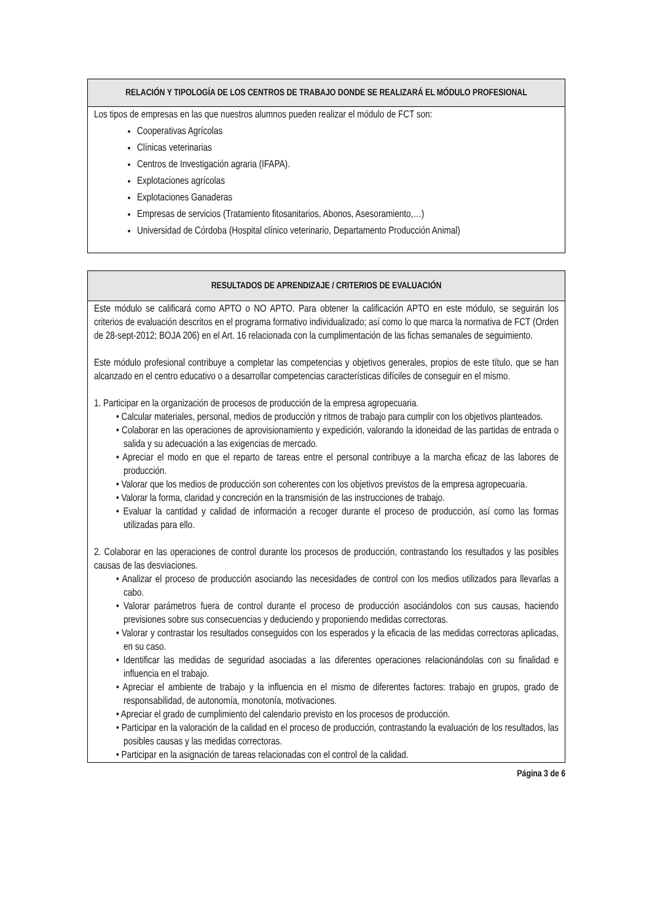| RELACIÓN Y TIPOLOGÍA DE LOS CENTROS DE TRABAJO DONDE SE REALIZARÁ EL MÓDULO PROFESIONAL |
| --- |
| Los tipos de empresas en las que nuestros alumnos pueden realizar el módulo de FCT son: Cooperativas Agrícolas Clínicas veterinarias Centros de Investigación agraria (IFAPA). Explotaciones agrícolas Explotaciones Ganaderas Empresas de servicios (Tratamiento fitosanitarios, Abonos, Asesoramiento,…) Universidad de Córdoba (Hospital clínico veterinario, Departamento Producción Animal) |
| RESULTADOS DE APRENDIZAJE / CRITERIOS DE EVALUACIÓN |
| --- |
| Este módulo se calificará como APTO o NO APTO. Para obtener la calificación APTO en este módulo, se seguirán los criterios de evaluación descritos en el programa formativo individualizado; así como lo que marca la normativa de FCT (Orden de 28-sept-2012; BOJA 206) en el Art. 16 relacionada con la cumplimentación de las fichas semanales de seguimiento. Este módulo profesional contribuye a completar las competencias y objetivos generales, propios de este título, que se han alcanzado en el centro educativo o a desarrollar competencias características difíciles de conseguir en el mismo. 1. Participar en la organización de procesos de producción de la empresa agropecuaria. • Calcular materiales, personal, medios de producción y ritmos de trabajo para cumplir con los objetivos planteados. • Colaborar en las operaciones de aprovisionamiento y expedición, valorando la idoneidad de las partidas de entrada o salida y su adecuación a las exigencias de mercado. • Apreciar el modo en que el reparto de tareas entre el personal contribuye a la marcha eficaz de las labores de producción. • Valorar que los medios de producción son coherentes con los objetivos previstos de la empresa agropecuaria. • Valorar la forma, claridad y concreción en la transmisión de las instrucciones de trabajo. • Evaluar la cantidad y calidad de información a recoger durante el proceso de producción, así como las formas utilizadas para ello. 2. Colaborar en las operaciones de control durante los procesos de producción, contrastando los resultados y las posibles causas de las desviaciones. • Analizar el proceso de producción asociando las necesidades de control con los medios utilizados para llevarlas a cabo. • Valorar parámetros fuera de control durante el proceso de producción asociándolos con sus causas, haciendo previsiones sobre sus consecuencias y deduciendo y proponiendo medidas correctoras. • Valorar y contrastar los resultados conseguidos con los esperados y la eficacia de las medidas correctoras aplicadas, en su caso. • Identificar las medidas de seguridad asociadas a las diferentes operaciones relacionándolas con su finalidad e influencia en el trabajo. • Apreciar el ambiente de trabajo y la influencia en el mismo de diferentes factores: trabajo en grupos, grado de responsabilidad, de autonomía, monotonía, motivaciones. • Apreciar el grado de cumplimiento del calendario previsto en los procesos de producción. • Participar en la valoración de la calidad en el proceso de producción, contrastando la evaluación de los resultados, las posibles causas y las medidas correctoras. • Participar en la asignación de tareas relacionadas con el control de la calidad. |
Página 3 de 6